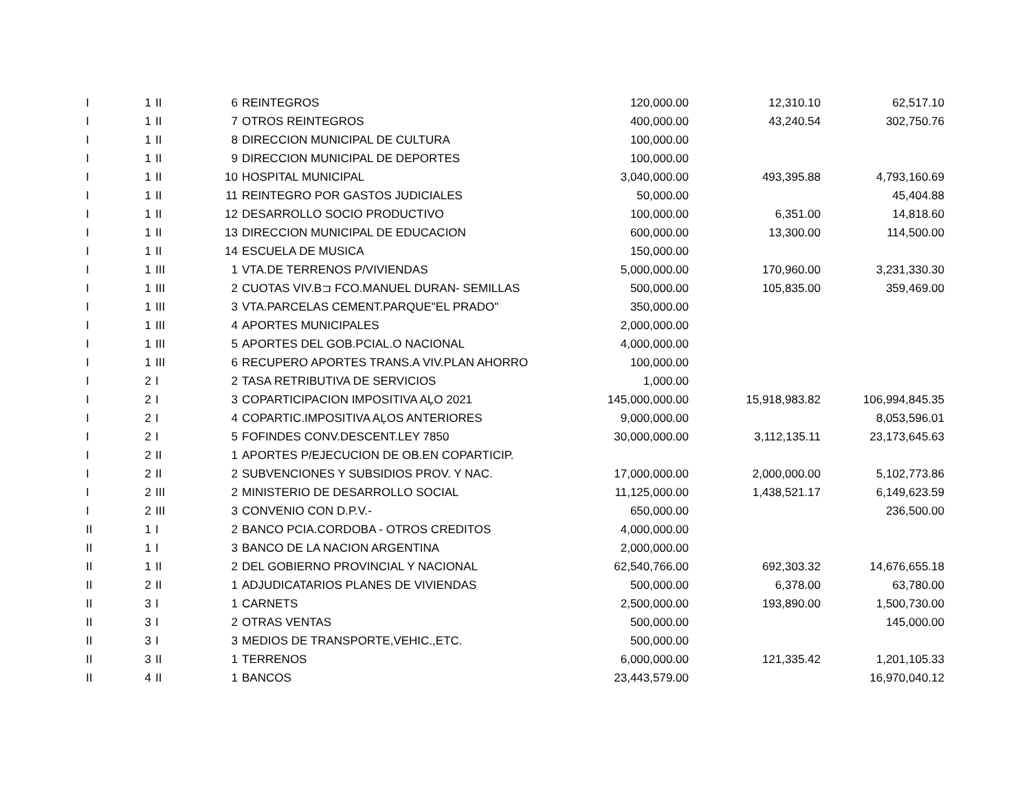| I | 1 | II | 6 | REINTEGROS | 120,000.00 | 12,310.10 | 62,517.10 |
| I | 1 | II | 7 | OTROS REINTEGROS | 400,000.00 | 43,240.54 | 302,750.76 |
| I | 1 | II | 8 | DIRECCION MUNICIPAL DE CULTURA | 100,000.00 | | |
| I | 1 | II | 9 | DIRECCION MUNICIPAL DE DEPORTES | 100,000.00 | | |
| I | 1 | II | 10 | HOSPITAL MUNICIPAL | 3,040,000.00 | 493,395.88 | 4,793,160.69 |
| I | 1 | II | 11 | REINTEGRO POR GASTOS JUDICIALES | 50,000.00 | | 45,404.88 |
| I | 1 | II | 12 | DESARROLLO SOCIO PRODUCTIVO | 100,000.00 | 6,351.00 | 14,818.60 |
| I | 1 | II | 13 | DIRECCION MUNICIPAL DE EDUCACION | 600,000.00 | 13,300.00 | 114,500.00 |
| I | 1 | II | 14 | ESCUELA DE MUSICA | 150,000.00 | | |
| I | 1 | III | 1 | VTA.DE TERRENOS P/VIVIENDAS | 5,000,000.00 | 170,960.00 | 3,231,330.30 |
| I | 1 | III | 2 | CUOTAS VIV.B⊐ FCO.MANUEL DURAN- SEMILLAS | 500,000.00 | 105,835.00 | 359,469.00 |
| I | 1 | III | 3 | VTA.PARCELAS CEMENT.PARQUE"EL PRADO" | 350,000.00 | | |
| I | 1 | III | 4 | APORTES MUNICIPALES | 2,000,000.00 | | |
| I | 1 | III | 5 | APORTES DEL GOB.PCIAL.O NACIONAL | 4,000,000.00 | | |
| I | 1 | III | 6 | RECUPERO APORTES TRANS.A VIV.PLAN AHORRO | 100,000.00 | | |
| I | 2 | I | 2 | TASA RETRIBUTIVA DE SERVICIOS | 1,000.00 | | |
| I | 2 | I | 3 | COPARTICIPACION IMPOSITIVA AĻO 2021 | 145,000,000.00 | 15,918,983.82 | 106,994,845.35 |
| I | 2 | I | 4 | COPARTIC.IMPOSITIVA AĻOS ANTERIORES | 9,000,000.00 | | 8,053,596.01 |
| I | 2 | I | 5 | FOFINDES CONV.DESCENT.LEY 7850 | 30,000,000.00 | 3,112,135.11 | 23,173,645.63 |
| I | 2 | II | 1 | APORTES P/EJECUCION DE OB.EN COPARTICIP. | | | |
| I | 2 | II | 2 | SUBVENCIONES Y SUBSIDIOS PROV. Y NAC. | 17,000,000.00 | 2,000,000.00 | 5,102,773.86 |
| I | 2 | III | 2 | MINISTERIO DE DESARROLLO SOCIAL | 11,125,000.00 | 1,438,521.17 | 6,149,623.59 |
| I | 2 | III | 3 | CONVENIO CON D.P.V.- | 650,000.00 | | 236,500.00 |
| II | 1 | I | 2 | BANCO PCIA.CORDOBA - OTROS CREDITOS | 4,000,000.00 | | |
| II | 1 | I | 3 | BANCO DE LA NACION ARGENTINA | 2,000,000.00 | | |
| II | 1 | II | 2 | DEL GOBIERNO PROVINCIAL Y NACIONAL | 62,540,766.00 | 692,303.32 | 14,676,655.18 |
| II | 2 | II | 1 | ADJUDICATARIOS PLANES DE VIVIENDAS | 500,000.00 | 6,378.00 | 63,780.00 |
| II | 3 | I | 1 | CARNETS | 2,500,000.00 | 193,890.00 | 1,500,730.00 |
| II | 3 | I | 2 | OTRAS VENTAS | 500,000.00 | | 145,000.00 |
| II | 3 | I | 3 | MEDIOS DE TRANSPORTE,VEHIC.,ETC. | 500,000.00 | | |
| II | 3 | II | 1 | TERRENOS | 6,000,000.00 | 121,335.42 | 1,201,105.33 |
| II | 4 | II | 1 | BANCOS | 23,443,579.00 | | 16,970,040.12 |